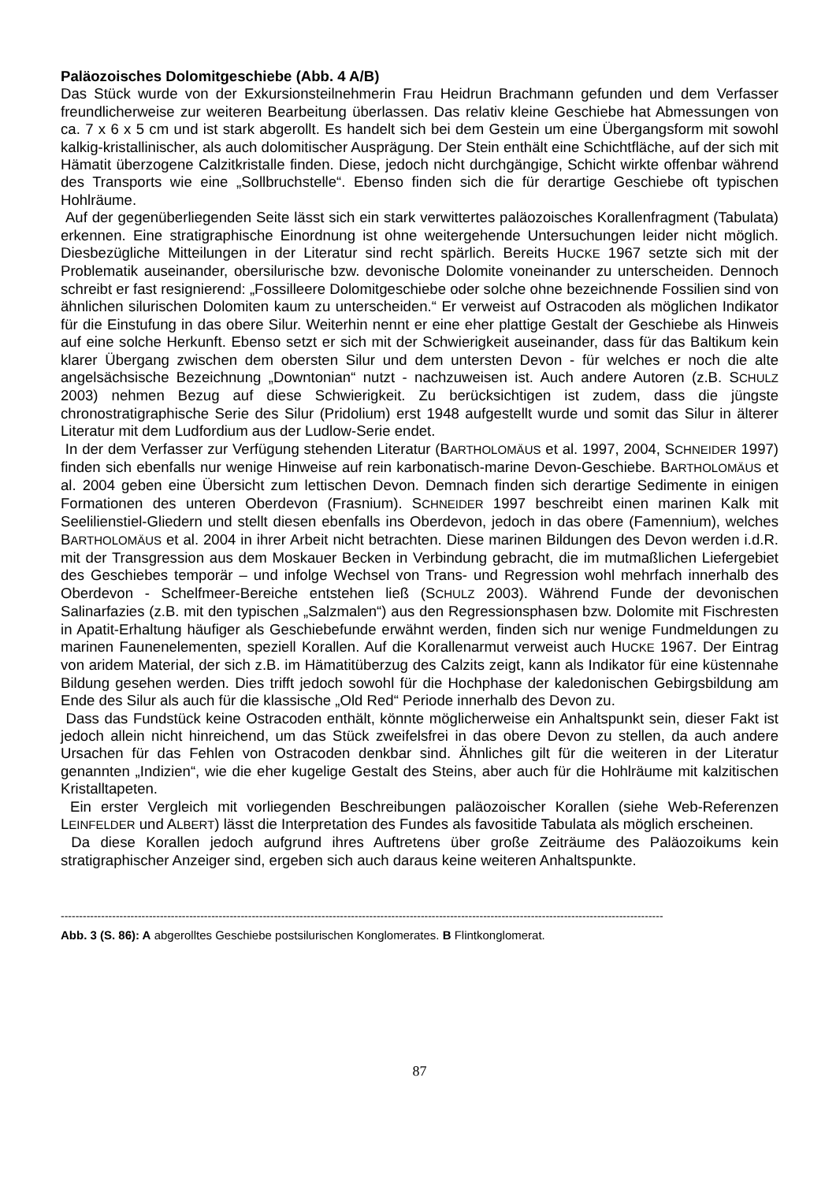Paläozoisches Dolomitgeschiebe (Abb. 4 A/B)
Das Stück wurde von der Exkursionsteilnehmerin Frau Heidrun Brachmann gefunden und dem Verfasser freundlicherweise zur weiteren Bearbeitung überlassen. Das relativ kleine Geschiebe hat Abmessungen von ca. 7 x 6 x 5 cm und ist stark abgerollt. Es handelt sich bei dem Gestein um eine Übergangsform mit sowohl kalkig-kristallinischer, als auch dolomitischer Ausprägung. Der Stein enthält eine Schichtfläche, auf der sich mit Hämatit überzogene Calzitkristalle finden. Diese, jedoch nicht durchgängige, Schicht wirkte offenbar während des Transports wie eine „Sollbruchstelle“. Ebenso finden sich die für derartige Geschiebe oft typischen Hohlräume.
Auf der gegenüberliegenden Seite lässt sich ein stark verwittertes paläozoisches Korallenfragment (Tabulata) erkennen. Eine stratigraphische Einordnung ist ohne weitergehende Untersuchungen leider nicht möglich. Diesbezügliche Mitteilungen in der Literatur sind recht spärlich. Bereits HUCKE 1967 setzte sich mit der Problematik auseinander, obersilurische bzw. devonische Dolomite voneinander zu unterscheiden. Dennoch schreibt er fast resignierend: „Fossilleere Dolomitgeschiebe oder solche ohne bezeichnende Fossilien sind von ähnlichen silurischen Dolomiten kaum zu unterscheiden.“ Er verweist auf Ostracoden als möglichen Indikator für die Einstufung in das obere Silur. Weiterhin nennt er eine eher plattige Gestalt der Geschiebe als Hinweis auf eine solche Herkunft. Ebenso setzt er sich mit der Schwierigkeit auseinander, dass für das Baltikum kein klarer Übergang zwischen dem obersten Silur und dem untersten Devon - für welches er noch die alte angelsächsische Bezeichnung „Downtonian“ nutzt - nachzuweisen ist. Auch andere Autoren (z.B. SCHULZ 2003) nehmen Bezug auf diese Schwierigkeit. Zu berücksichtigen ist zudem, dass die jüngste chronostratigraphische Serie des Silur (Pridolium) erst 1948 aufgestellt wurde und somit das Silur in älterer Literatur mit dem Ludfordium aus der Ludlow-Serie endet.
In der dem Verfasser zur Verfügung stehenden Literatur (BARTHOLOMÄUS et al. 1997, 2004, SCHNEIDER 1997) finden sich ebenfalls nur wenige Hinweise auf rein karbonatisch-marine Devon-Geschiebe. BARTHOLOMÄUS et al. 2004 geben eine Übersicht zum lettischen Devon. Demnach finden sich derartige Sedimente in einigen Formationen des unteren Oberdevon (Frasnium). SCHNEIDER 1997 beschreibt einen marinen Kalk mit Seelilienstiel-Gliedern und stellt diesen ebenfalls ins Oberdevon, jedoch in das obere (Famennium), welches BARTHOLOMÄUS et al. 2004 in ihrer Arbeit nicht betrachten. Diese marinen Bildungen des Devon werden i.d.R. mit der Transgression aus dem Moskauer Becken in Verbindung gebracht, die im mutmaßlichen Liefergebiet des Geschiebes temporär – und infolge Wechsel von Trans- und Regression wohl mehrfach innerhalb des Oberdevon - Schelfmeer-Bereiche entstehen ließ (SCHULZ 2003). Während Funde der devonischen Salinarfazies (z.B. mit den typischen „Salzmalen“) aus den Regressionsphasen bzw. Dolomite mit Fischresten in Apatit-Erhaltung häufiger als Geschiebefunde erwähnt werden, finden sich nur wenige Fundmeldungen zu marinen Faunenelementen, speziell Korallen. Auf die Korallenarmut verweist auch HUCKE 1967. Der Eintrag von aridem Material, der sich z.B. im Hämatitüberzug des Calzits zeigt, kann als Indikator für eine küstennahe Bildung gesehen werden. Dies trifft jedoch sowohl für die Hochphase der kaledonischen Gebirgsbildung am Ende des Silur als auch für die klassische „Old Red“ Periode innerhalb des Devon zu.
Dass das Fundstück keine Ostracoden enthält, könnte möglicherweise ein Anhaltspunkt sein, dieser Fakt ist jedoch allein nicht hinreichend, um das Stück zweifelsfrei in das obere Devon zu stellen, da auch andere Ursachen für das Fehlen von Ostracoden denkbar sind. Ähnliches gilt für die weiteren in der Literatur genannten „Indizien“, wie die eher kugelige Gestalt des Steins, aber auch für die Hohlräume mit kalzitischen Kristalltapeten.
Ein erster Vergleich mit vorliegenden Beschreibungen paläozoischer Korallen (siehe Web-Referenzen LEINFELDER und ALBERT) lässt die Interpretation des Fundes als favositide Tabulata als möglich erscheinen.
Da diese Korallen jedoch aufgrund ihres Auftretens über große Zeiträume des Paläozoikums kein stratigraphischer Anzeiger sind, ergeben sich auch daraus keine weiteren Anhaltspunkte.
--------------------------------------------------------------------------------------------------------------------------------------------------------------------
Abb. 3 (S. 86): A abgerolltes Geschiebe postsilurischen Konglomerates. B Flintkonglomerat.
87